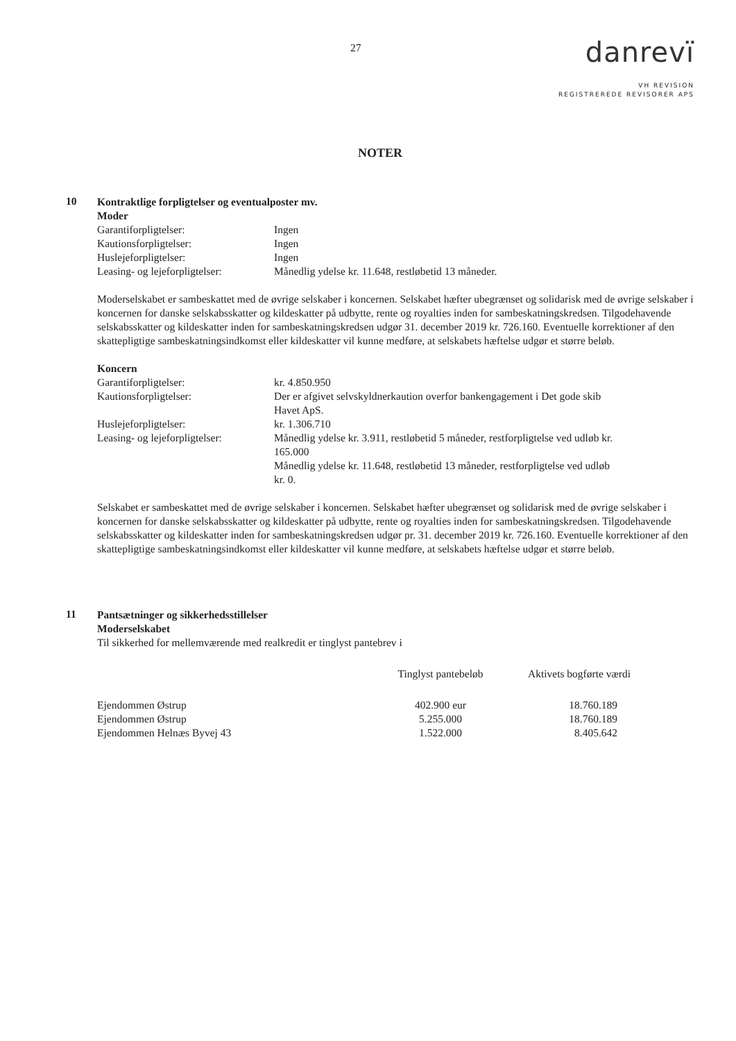27
danrevï
VH REVISION
REGISTREREDE REVISORER APS
NOTER
10
Kontraktlige forpligtelser og eventualposter mv.
Moder
| Garantiforpligtelser: | Ingen |
| Kautionsforpligtelser: | Ingen |
| Huslejeforpligtelser: | Ingen |
| Leasing- og lejeforpligtelser: | Månedlig ydelse kr. 11.648, restløbetid 13 måneder. |
Moderselskabet er sambeskattet med de øvrige selskaber i koncernen. Selskabet hæfter ubegrænset og solidarisk med de øvrige selskaber i koncernen for danske selskabsskatter og kildeskatter på udbytte, rente og royalties inden for sambeskatningskredsen. Tilgodehavende selskabsskatter og kildeskatter inden for sambeskatningskredsen udgør 31. december 2019 kr. 726.160. Eventuelle korrektioner af den skattepligtige sambeskatningsindkomst eller kildeskatter vil kunne medføre, at selskabets hæftelse udgør et større beløb.
Koncern
| Garantiforpligtelser: | kr. 4.850.950 |
| Kautionsforpligtelser: | Der er afgivet selvskyldnerkaution overfor bankengagement i Det gode skib Havet ApS. |
| Huslejeforpligtelser: | kr. 1.306.710 |
| Leasing- og lejeforpligtelser: | Månedlig ydelse kr. 3.911, restløbetid 5 måneder, restforpligtelse ved udløb kr. 165.000 Månedlig ydelse kr. 11.648, restløbetid 13 måneder, restforpligtelse ved udløb kr. 0. |
Selskabet er sambeskattet med de øvrige selskaber i koncernen. Selskabet hæfter ubegrænset og solidarisk med de øvrige selskaber i koncernen for danske selskabsskatter og kildeskatter på udbytte, rente og royalties inden for sambeskatningskredsen. Tilgodehavende selskabsskatter og kildeskatter inden for sambeskatningskredsen udgør pr. 31. december 2019 kr. 726.160. Eventuelle korrektioner af den skattepligtige sambeskatningsindkomst eller kildeskatter vil kunne medføre, at selskabets hæftelse udgør et større beløb.
11
Pantsætninger og sikkerhedsstillelser
Moderselskabet
Til sikkerhed for mellemværende med realkredit er tinglyst pantebrev i
| | Tinglyst pantebeløb | Aktivets bogførte værdi |
| --- | --- | --- |
| Ejendommen Østrup | 402.900 eur | 18.760.189 |
| Ejendommen Østrup | 5.255.000 | 18.760.189 |
| Ejendommen Helnæs Byvej 43 | 1.522.000 | 8.405.642 |